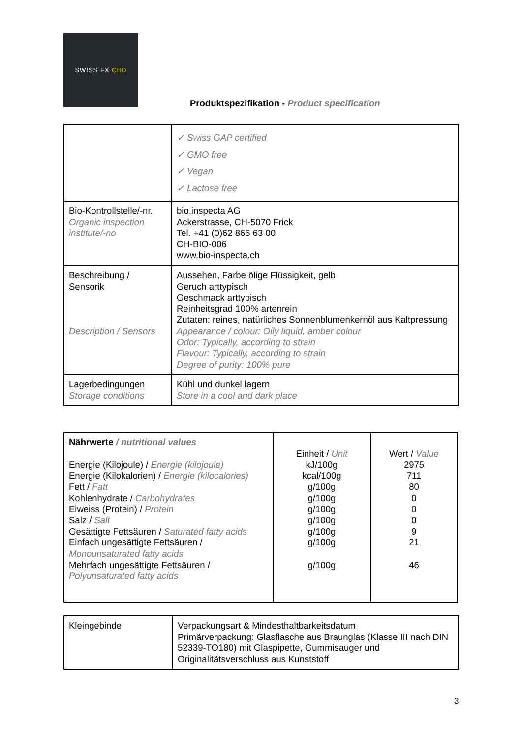SWISS FX CBD
Produktspezifikation - Product specification
| | ✓ Swiss GAP certified ✓ GMO free ✓ Vegan ✓ Lactose free |
| Bio-Kontrollstelle/-nr. Organic inspection institute/-no | bio.inspecta AG Ackerstrasse, CH-5070 Frick Tel. +41 (0)62 865 63 00 CH-BIO-006 www.bio-inspecta.ch |
| Beschreibung / Sensorik Description / Sensors | Aussehen, Farbe ölige Flüssigkeit, gelb Geruch arttypisch Geschmack arttypisch Reinheitsgrad 100% artenrein Zutaten: reines, natürliches Sonnenblumenkernöl aus Kaltpressung Appearance / colour: Oily liquid, amber colour Odor: Typically, according to strain Flavour: Typically, according to strain Degree of purity: 100% pure |
| Lagerbedingungen Storage conditions | Kühl und dunkel lagern Store in a cool and dark place |
| Nährwerte / nutritional values Energie (Kilojoule) / Energie (kilojoule) Energie (Kilokalorien) / Energie (kilocalories) Fett / Fatt Kohlenhydrate / Carbohydrates Eiweiss (Protein) / Protein Salz / Salt Gesättigte Fettsäuren / Saturated fatty acids Einfach ungesättigte Fettsäuren / Monounsaturated fatty acids Mehrfach ungesättigte Fettsäuren / Polyunsaturated fatty acids | Einheit / Unit kJ/100g kcal/100g g/100g g/100g g/100g g/100g g/100g g/100g g/100g | Wert / Value 2975 711 80 0 0 0 9 21 46 |
| Kleingebinde | Verpackungsart & Mindesthaltbarkeitsdatum Primärverpackung: Glasflasche aus Braunglas (Klasse III nach DIN 52339-TO180) mit Glaspipette, Gummisauger und Originalitätsverschluss aus Kunststoff |
3